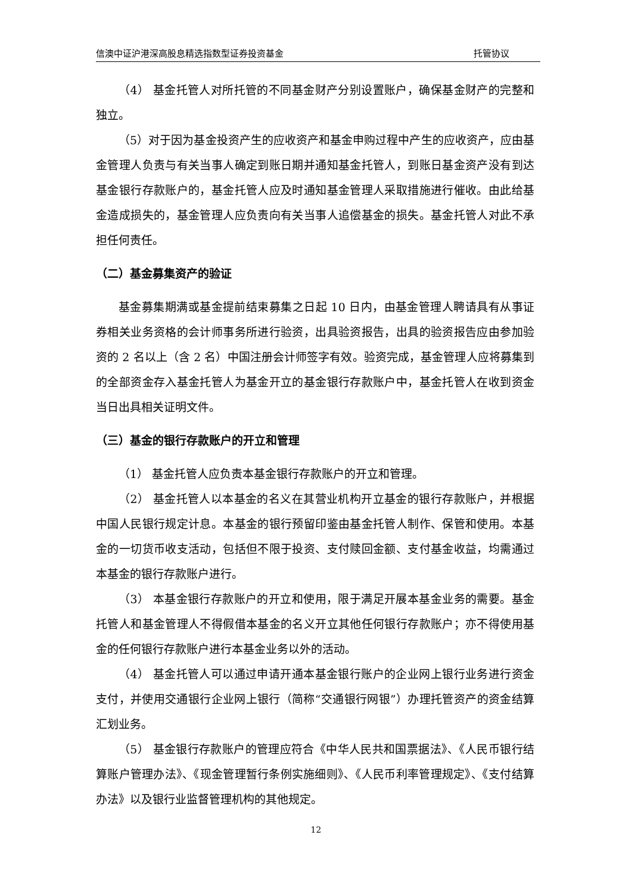信澳中证沪港深高股息精选指数型证券投资基金 托管协议
（4） 基金托管人对所托管的不同基金财产分别设置账户，确保基金财产的完整和独立。
（5）对于因为基金投资产生的应收资产和基金申购过程中产生的应收资产，应由基金管理人负责与有关当事人确定到账日期并通知基金托管人，到账日基金资产没有到达基金银行存款账户的，基金托管人应及时通知基金管理人采取措施进行催收。由此给基金造成损失的，基金管理人应负责向有关当事人追偿基金的损失。基金托管人对此不承担任何责任。
（二）基金募集资产的验证
基金募集期满或基金提前结束募集之日起 10 日内，由基金管理人聘请具有从事证券相关业务资格的会计师事务所进行验资，出具验资报告，出具的验资报告应由参加验资的 2 名以上（含 2 名）中国注册会计师签字有效。验资完成，基金管理人应将募集到的全部资金存入基金托管人为基金开立的基金银行存款账户中，基金托管人在收到资金当日出具相关证明文件。
（三）基金的银行存款账户的开立和管理
（1） 基金托管人应负责本基金银行存款账户的开立和管理。
（2） 基金托管人以本基金的名义在其营业机构开立基金的银行存款账户，并根据中国人民银行规定计息。本基金的银行预留印鉴由基金托管人制作、保管和使用。本基金的一切货币收支活动，包括但不限于投资、支付赎回金额、支付基金收益，均需通过本基金的银行存款账户进行。
（3） 本基金银行存款账户的开立和使用，限于满足开展本基金业务的需要。基金托管人和基金管理人不得假借本基金的名义开立其他任何银行存款账户；亦不得使用基金的任何银行存款账户进行本基金业务以外的活动。
（4） 基金托管人可以通过申请开通本基金银行账户的企业网上银行业务进行资金支付，并使用交通银行企业网上银行（简称“交通银行网银”）办理托管资产的资金结算汇划业务。
（5） 基金银行存款账户的管理应符合《中华人民共和国票据法》、《人民币银行结算账户管理办法》、《现金管理暂行条例实施细则》、《人民币利率管理规定》、《支付结算办法》以及银行业监督管理机构的其他规定。
12